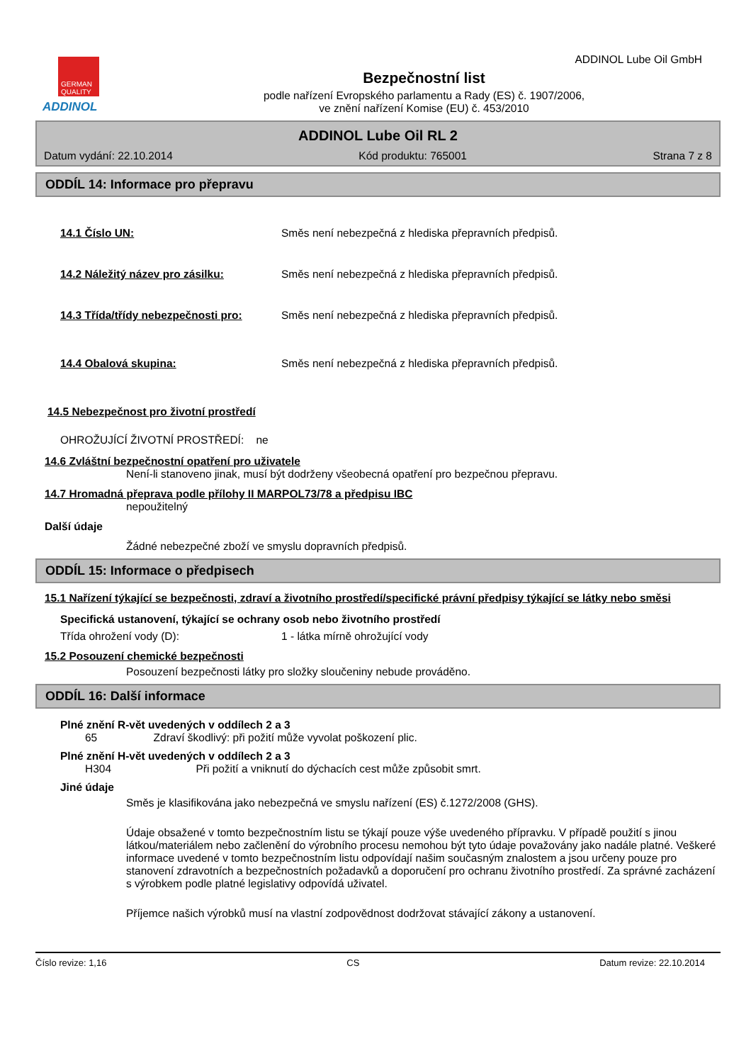GERMAN
QUALITY
ADDINOL
Bezpečnostní list
podle nařízení Evropského parlamentu a Rady (ES) č. 1907/2006,
ve znění nařízení Komise (EU) č. 453/2010
ADDINOL Lube Oil GmbH
ADDINOL Lube Oil RL 2
Datum vydání: 22.10.2014 Kód produktu: 765001 Strana 7 z 8
ODDÍL 14: Informace pro přepravu
14.1 Číslo UN: Směs není nebezpečná z hlediska přepravních předpisů.
14.2 Náležitý název pro zásilku: Směs není nebezpečná z hlediska přepravních předpisů.
14.3 Třída/třídy nebezpečnosti pro: Směs není nebezpečná z hlediska přepravních předpisů.
14.4 Obalová skupina: Směs není nebezpečná z hlediska přepravních předpisů.
14.5 Nebezpečnost pro životní prostředí
OHROŽUJÍCÍ ŽIVOTNÍ PROSTŘEDÍ: ne
14.6 Zvláštní bezpečnostní opatření pro uživatele
Není-li stanoveno jinak, musí být dodrženy všeobecná opatření pro bezpečnou přepravu.
14.7 Hromadná přeprava podle přílohy II MARPOL73/78 a předpisu IBC
nepoužitelný
Další údaje
Žádné nebezpečné zboží ve smyslu dopravních předpisů.
ODDÍL 15: Informace o předpisech
15.1 Nařízení týkající se bezpečnosti, zdraví a životního prostředí/specifické právní předpisy týkající se látky nebo směsi
Specifická ustanovení, týkající se ochrany osob nebo životního prostředí
Třída ohrožení vody (D): 1 - látka mírně ohrožující vody
15.2 Posouzení chemické bezpečnosti
Posouzení bezpečnosti látky pro složky sloučeniny nebude prováděno.
ODDÍL 16: Další informace
Plné znění R-vět uvedených v oddílech 2 a 3
65 Zdraví škodlivý: při požití může vyvolat poškození plic.
Plné znění H-vět uvedených v oddílech 2 a 3
H304 Při požití a vniknutí do dýchacích cest může způsobit smrt.
Jiné údaje
Směs je klasifikována jako nebezpečná ve smyslu nařízení (ES) č.1272/2008 (GHS).
Údaje obsažené v tomto bezpečnostním listu se týkají pouze výše uvedeného přípravku. V případě použití s jinou látkou/materiálem nebo začlenění do výrobního procesu nemohou být tyto údaje považovány jako nadále platné. Veškeré informace uvedené v tomto bezpečnostním listu odpovídají našim současným znalostem a jsou určeny pouze pro stanovení zdravotních a bezpečnostních požadavků a doporučení pro ochranu životního prostředí. Za správné zacházení s výrobkem podle platné legislativy odpovídá uživatel.
Příjemce našich výrobků musí na vlastní zodpovědnost dodržovat stávající zákony a ustanovení.
Číslo revize: 1,16 CS Datum revize: 22.10.2014